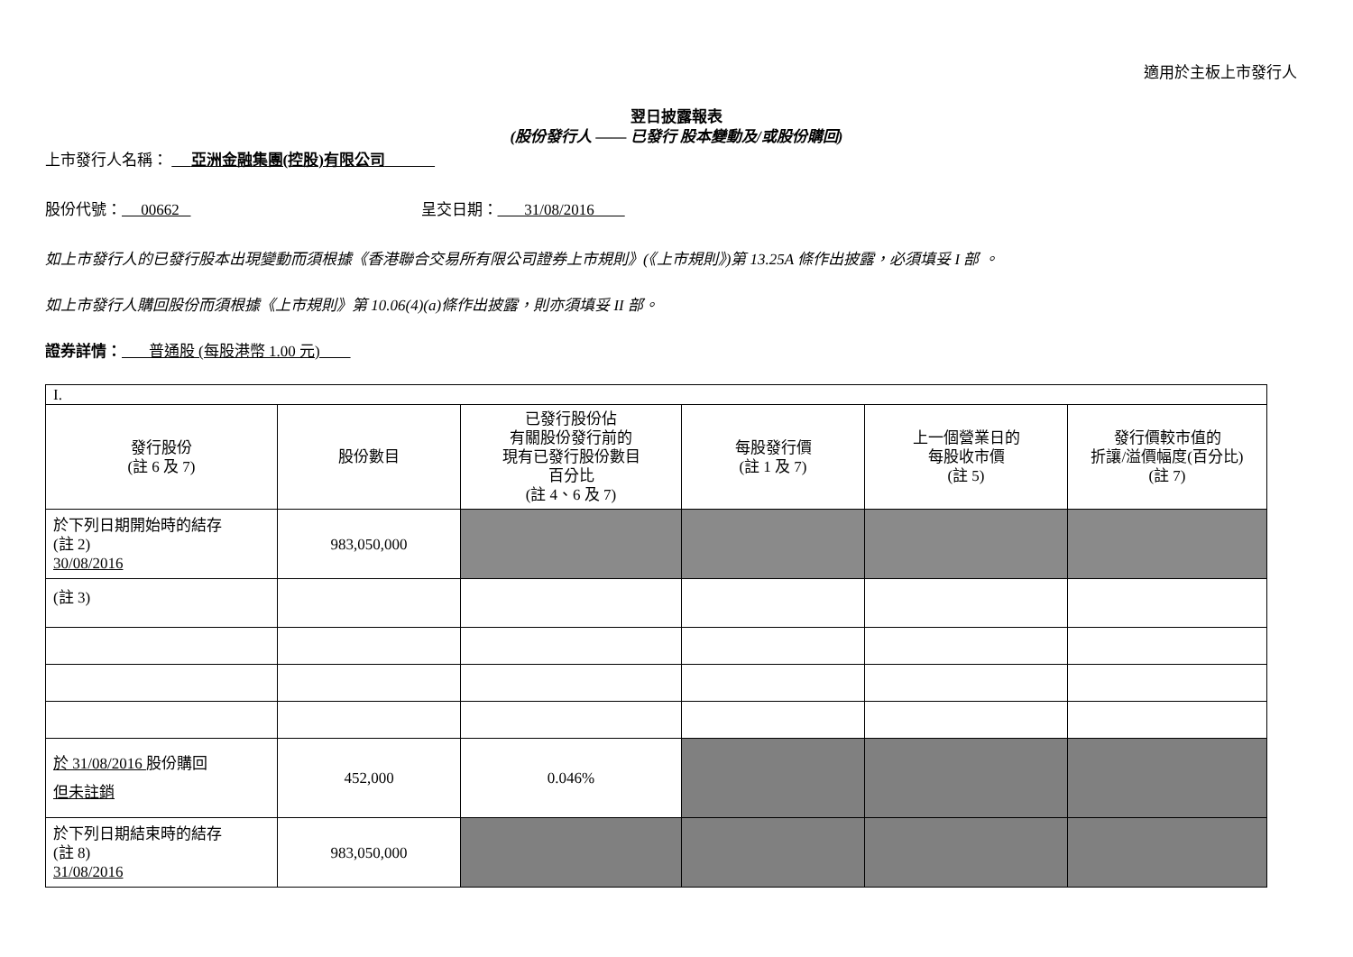適用於主板上市發行人
翌日披露報表
(股份發行人 —— 已發行 股本變動及/或股份購回)
上市發行人名稱： 亞洲金融集團(控股)有限公司
股份代號： 00662 呈交日期： 31/08/2016
如上市發行人的已發行股本出現變動而須根據《香港聯合交易所有限公司證券上市規則》(《上市規則》)第 13.25A 條作出披露，必須填妥 I 部 。
如上市發行人購回股份而須根據《上市規則》第 10.06(4)(a)條作出披露，則亦須填妥 II 部。
證券詳情： 普通股 (每股港幣 1.00 元)
| I. | | | | | |
| 發行股份 (註 6 及 7) | 股份數目 | 已發行股份佔 有關股份發行前的 現有已發行股份數目 百分比 (註 4、6 及 7) | 每股發行價 (註 1 及 7) | 上一個營業日的 每股收市價 (註 5) | 發行價較市值的 折讓/溢價幅度(百分比) (註 7) |
| 於下列日期開始時的結存 (註 2) 30/08/2016 | 983,050,000 | | | | |
| (註 3) | | | | | |
| 於 31/08/2016 股份購回 但未註銷 | 452,000 | 0.046% | | | |
| 於下列日期結束時的結存 (註 8) 31/08/2016 | 983,050,000 | | | | |